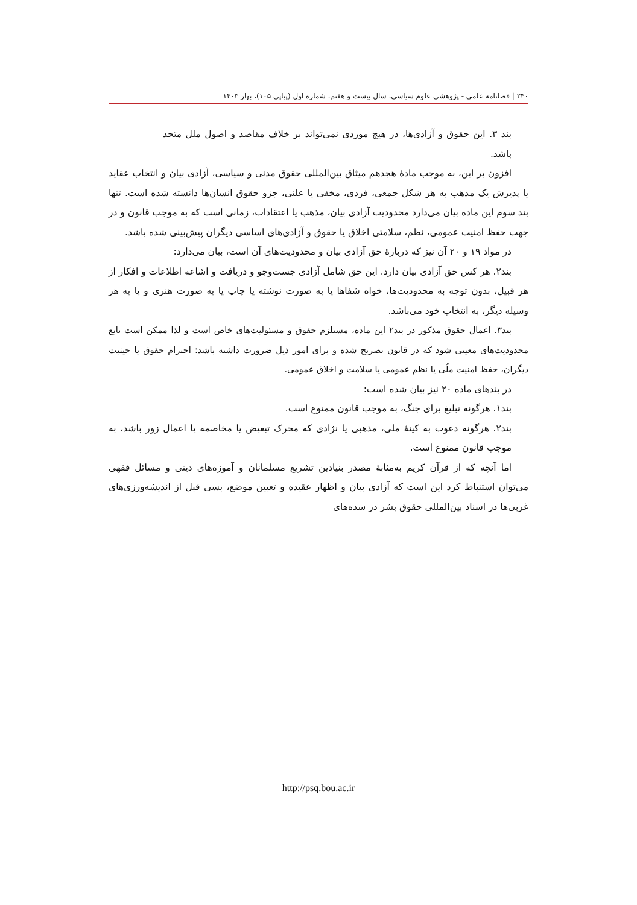۲۴۰ | فصلنامه علمی - پژوهشی علوم سیاسی، سال بیست و هفتم، شماره اول (پیاپی ۱۰۵)، بهار ۱۴۰۳
بند ۳. این حقوق و آزادی‌ها، در هیچ موردی نمی‌تواند بر خلاف مقاصد و اصول ملل متحد باشد.
افزون بر این، به موجب مادهٔ هجدهم میثاق بین‌المللی حقوق مدنی و سیاسی، آزادی بیان و انتخاب عقاید یا پذیرش یک مذهب به هر شکل جمعی، فردی، مخفی یا علنی، جزو حقوق انسان‌ها دانسته شده است. تنها بند سوم این ماده بیان می‌دارد محدودیت آزادی بیان، مذهب یا اعتقادات، زمانی است که به موجب قانون و در جهت حفظ امنیت عمومی، نظم، سلامتی اخلاق یا حقوق و آزادی‌های اساسی دیگران پیش‌بینی شده باشد.
در مواد ۱۹ و ۲۰ آن نیز که دربارهٔ حق آزادی بیان و محدودیت‌های آن است، بیان می‌دارد:
بند۲. هر کس حق آزادی بیان دارد. این حق شامل آزادی جست‌وجو و دریافت و اشاعه اطلاعات و افکار از هر قبیل، بدون توجه به محدودیت‌ها، خواه شفاها یا به صورت نوشته یا چاپ یا به صورت هنری و یا به هر وسیله دیگر، به انتخاب خود می‌باشد.
بند۳. اعمال حقوق مذکور در بند۲ این ماده، مستلزم حقوق و مسئولیت‌های خاص است و لذا ممکن است تابع محدودیت‌های معینی شود که در قانون تصریح شده و برای امور ذیل ضرورت داشته باشد: احترام حقوق یا حیثیت دیگران، حفظ امنیت ملّی یا نظم عمومی یا سلامت و اخلاق عمومی.
در بندهای ماده ۲۰ نیز بیان شده است:
بند۱. هرگونه تبلیغ برای جنگ، به موجب قانون ممنوع است.
بند۲. هرگونه دعوت به کینهٔ ملی، مذهبی یا نژادی که محرک تبعیض یا مخاصمه یا اعمال زور باشد، به موجب قانون ممنوع است.
اما آنچه که از قرآن کریم به‌مثابهٔ مصدر بنیادین تشریع مسلمانان و آموزه‌های دینی و مسائل فقهی می‌توان استنباط کرد این است که آزادی بیان و اظهار عقیده و تعیین موضع، بسی قبل از اندیشه‌ورزی‌های غربی‌ها در اسناد بین‌المللی حقوق بشر در سده‌های
http://psq.bou.ac.ir